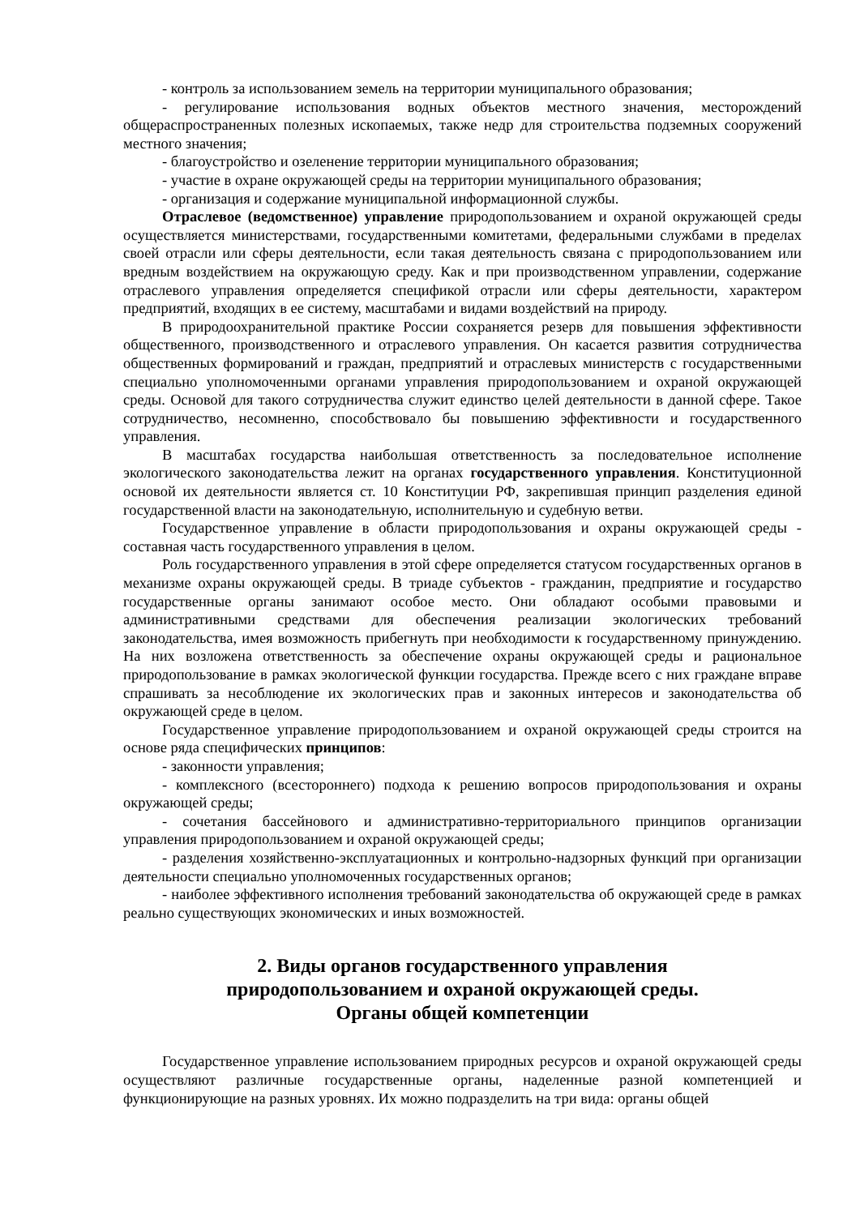- контроль за использованием земель на территории муниципального образования;
- регулирование использования водных объектов местного значения, месторождений общераспространенных полезных ископаемых, также недр для строительства подземных сооружений местного значения;
- благоустройство и озеленение территории муниципального образования;
- участие в охране окружающей среды на территории муниципального образования;
- организация и содержание муниципальной информационной службы.
Отраслевое (ведомственное) управление природопользованием и охраной окружающей среды осуществляется министерствами, государственными комитетами, федеральными службами в пределах своей отрасли или сферы деятельности, если такая деятельность связана с природопользованием или вредным воздействием на окружающую среду. Как и при производственном управлении, содержание отраслевого управления определяется спецификой отрасли или сферы деятельности, характером предприятий, входящих в ее систему, масштабами и видами воздействий на природу.
В природоохранительной практике России сохраняется резерв для повышения эффективности общественного, производственного и отраслевого управления. Он касается развития сотрудничества общественных формирований и граждан, предприятий и отраслевых министерств с государственными специально уполномоченными органами управления природопользованием и охраной окружающей среды. Основой для такого сотрудничества служит единство целей деятельности в данной сфере. Такое сотрудничество, несомненно, способствовало бы повышению эффективности и государственного управления.
В масштабах государства наибольшая ответственность за последовательное исполнение экологического законодательства лежит на органах государственного управления. Конституционной основой их деятельности является ст. 10 Конституции РФ, закрепившая принцип разделения единой государственной власти на законодательную, исполнительную и судебную ветви.
Государственное управление в области природопользования и охраны окружающей среды - составная часть государственного управления в целом.
Роль государственного управления в этой сфере определяется статусом государственных органов в механизме охраны окружающей среды. В триаде субъектов - гражданин, предприятие и государство государственные органы занимают особое место. Они обладают особыми правовыми и административными средствами для обеспечения реализации экологических требований законодательства, имея возможность прибегнуть при необходимости к государственному принуждению. На них возложена ответственность за обеспечение охраны окружающей среды и рациональное природопользование в рамках экологической функции государства. Прежде всего с них граждане вправе спрашивать за несоблюдение их экологических прав и законных интересов и законодательства об окружающей среде в целом.
Государственное управление природопользованием и охраной окружающей среды строится на основе ряда специфических принципов:
- законности управления;
- комплексного (всестороннего) подхода к решению вопросов природопользования и охраны окружающей среды;
- сочетания бассейнового и административно-территориального принципов организации управления природопользованием и охраной окружающей среды;
- разделения хозяйственно-эксплуатационных и контрольно-надзорных функций при организации деятельности специально уполномоченных государственных органов;
- наиболее эффективного исполнения требований законодательства об окружающей среде в рамках реально существующих экономических и иных возможностей.
2. Виды органов государственного управления
природопользованием и охраной окружающей среды.
Органы общей компетенции
Государственное управление использованием природных ресурсов и охраной окружающей среды осуществляют различные государственные органы, наделенные разной компетенцией и функционирующие на разных уровнях. Их можно подразделить на три вида: органы общей